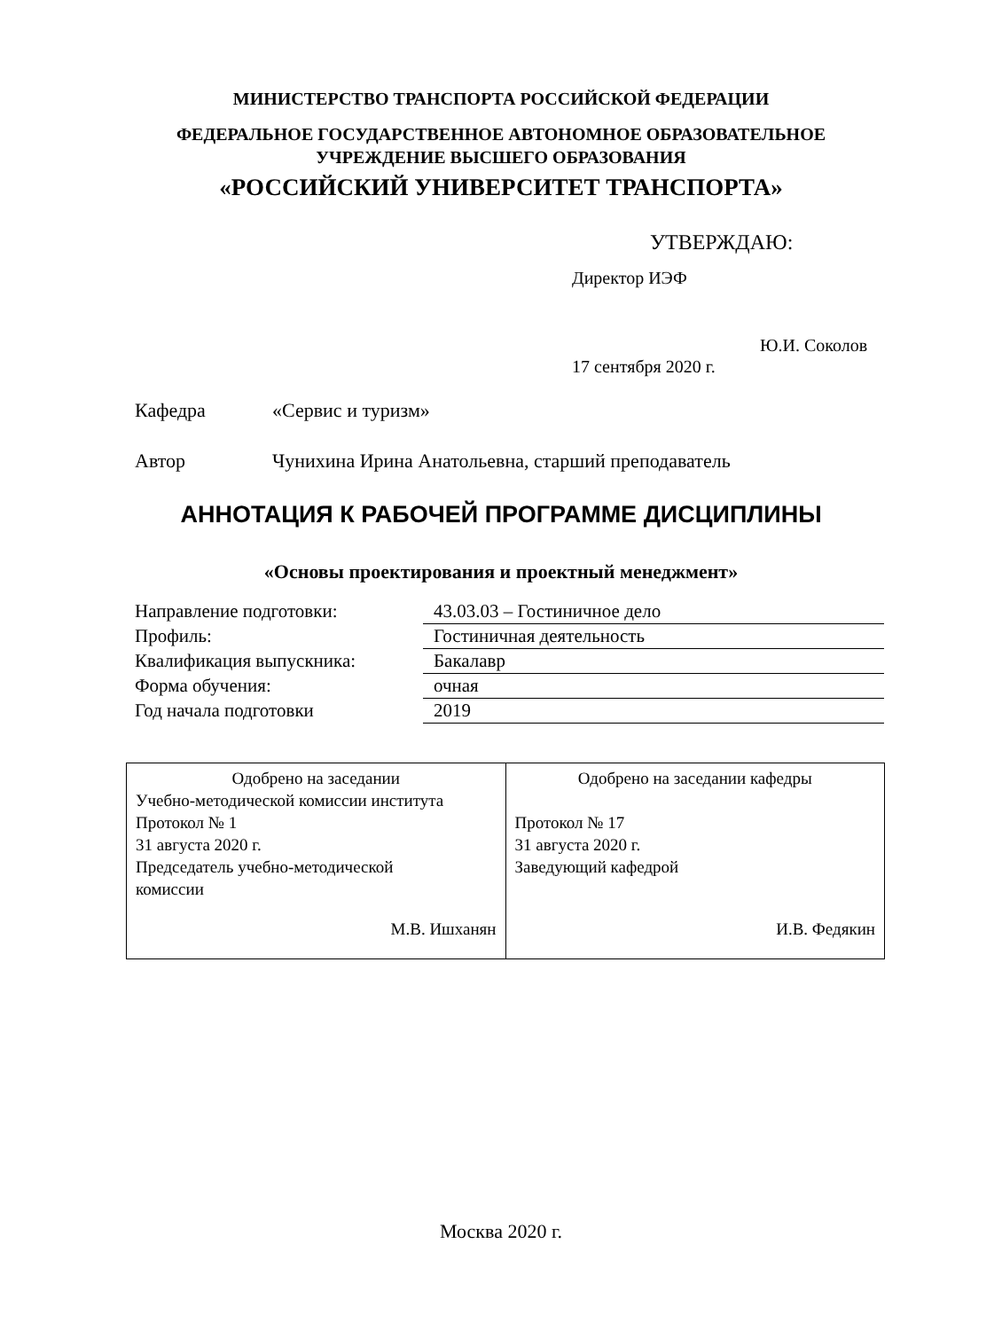МИНИСТЕРСТВО ТРАНСПОРТА РОССИЙСКОЙ ФЕДЕРАЦИИ
ФЕДЕРАЛЬНОЕ ГОСУДАРСТВЕННОЕ АВТОНОМНОЕ ОБРАЗОВАТЕЛЬНОЕ
УЧРЕЖДЕНИЕ ВЫСШЕГО ОБРАЗОВАНИЯ
«РОССИЙСКИЙ УНИВЕРСИТЕТ ТРАНСПОРТА»
УТВЕРЖДАЮ:
Директор ИЭФ
Ю.И. Соколов
17 сентября 2020 г.
Кафедра «Сервис и туризм»
Автор
Чунихина Ирина Анатольевна, старший преподаватель
АННОТАЦИЯ К РАБОЧЕЙ ПРОГРАММЕ ДИСЦИПЛИНЫ
«Основы проектирования и проектный менеджмент»
| Направление подготовки: | 43.03.03 – Гостиничное дело |
| Профиль: | Гостиничная деятельность |
| Квалификация выпускника: | Бакалавр |
| Форма обучения: | очная |
| Год начала подготовки | 2019 |
| Одобрено на заседании Учебно-методической комиссии института Протокол № 1 31 августа 2020 г. Председатель учебно-методической комиссии М.В. Ишханян | Одобрено на заседании кафедры Протокол № 17 31 августа 2020 г. Заведующий кафедрой И.В. Федякин |
Москва 2020 г.